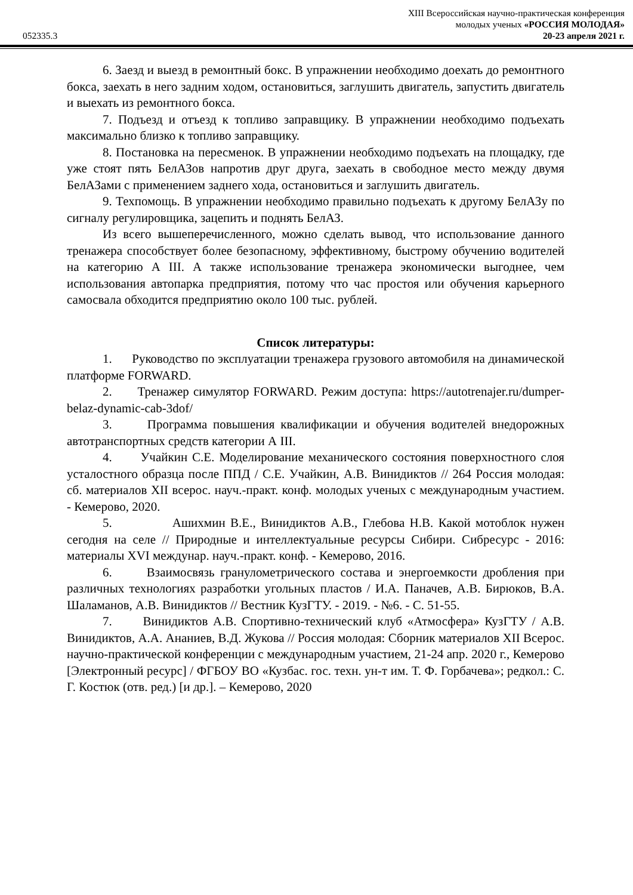XIII Всероссийская научно-практическая конференция
молодых ученых «РОССИЯ МОЛОДАЯ»
052335.3 20-23 апреля 2021 г.
6. Заезд и выезд в ремонтный бокс. В упражнении необходимо доехать до ремонтного бокса, заехать в него задним ходом, остановиться, заглушить двигатель, запустить двигатель и выехать из ремонтного бокса.
7. Подъезд и отъезд к топливо заправщику. В упражнении необходимо подъехать максимально близко к топливо заправщику.
8. Постановка на пересменок. В упражнении необходимо подъехать на площадку, где уже стоят пять БелАЗов напротив друг друга, заехать в свободное место между двумя БелАЗами с применением заднего хода, остановиться и заглушить двигатель.
9. Техпомощь. В упражнении необходимо правильно подъехать к другому БелАЗу по сигналу регулировщика, зацепить и поднять БелАЗ.
Из всего вышеперечисленного, можно сделать вывод, что использование данного тренажера способствует более безопасному, эффективному, быстрому обучению водителей на категорию А III. А также использование тренажера экономически выгоднее, чем использования автопарка предприятия, потому что час простоя или обучения карьерного самосвала обходится предприятию около 100 тыс. рублей.
Список литературы:
1. Руководство по эксплуатации тренажера грузового автомобиля на динамической платформе FORWARD.
2. Тренажер симулятор FORWARD. Режим доступа: https://autotrenajer.ru/dumper-belaz-dynamic-cab-3dof/
3. Программа повышения квалификации и обучения водителей внедорожных автотранспортных средств категории А III.
4. Учайкин С.Е. Моделирование механического состояния поверхностного слоя усталостного образца после ППД / С.Е. Учайкин, А.В. Винидиктов // 264 Россия молодая: сб. материалов XII всерос. науч.-практ. конф. молодых ученых с международным участием. - Кемерово, 2020.
5. Ашихмин В.Е., Винидиктов А.В., Глебова Н.В. Какой мотоблок нужен сегодня на селе // Природные и интеллектуальные ресурсы Сибири. Сибресурс - 2016: материалы XVI междунар. науч.-практ. конф. - Кемерово, 2016.
6. Взаимосвязь гранулометрического состава и энергоемкости дробления при различных технологиях разработки угольных пластов / И.А. Паначев, А.В. Бирюков, В.А. Шаламанов, А.В. Винидиктов // Вестник КузГТУ. - 2019. - №6. - С. 51-55.
7. Винидиктов А.В. Спортивно-технический клуб «Атмосфера» КузГТУ / А.В. Винидиктов, А.А. Ананиев, В.Д. Жукова // Россия молодая: Сборник материалов XII Всерос. научно-практической конференции с международным участием, 21-24 апр. 2020 г., Кемерово [Электронный ресурс] / ФГБОУ ВО «Кузбас. гос. техн. ун-т им. Т. Ф. Горбачева»; редкол.: С. Г. Костюк (отв. ред.) [и др.]. – Кемерово, 2020